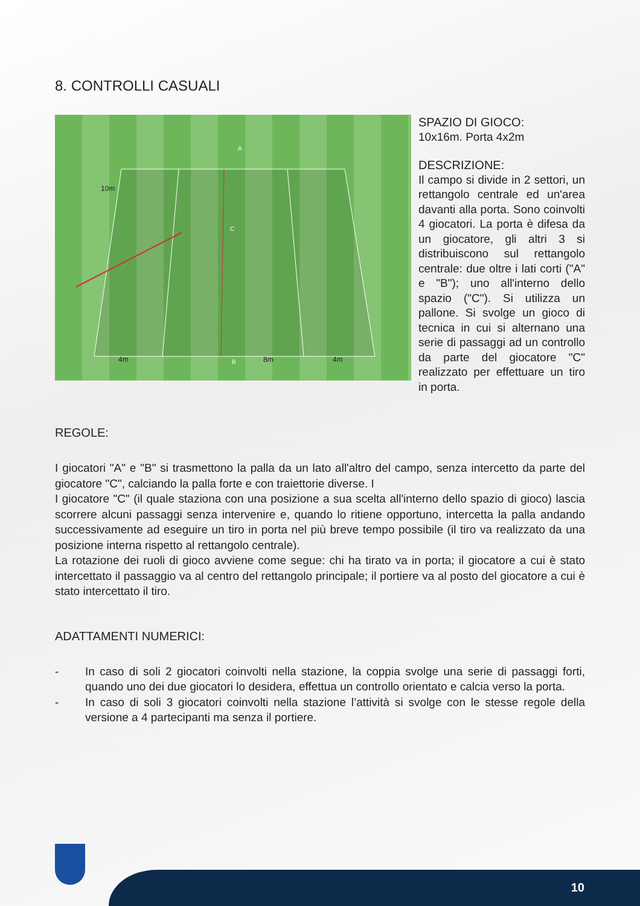8. CONTROLLI CASUALI
10m
4m 8m 4m
A
B
C
SPAZIO DI GIOCO:
10x16m. Porta 4x2m
DESCRIZIONE:
Il campo si divide in 2 settori, un rettangolo centrale ed un'area davanti alla porta. Sono coinvolti 4 giocatori. La porta è difesa da un giocatore, gli altri 3 si distribuiscono sul rettangolo centrale: due oltre i lati corti ("A" e "B"); uno all'interno dello spazio ("C"). Si utilizza un pallone. Si svolge un gioco di tecnica in cui si alternano una serie di passaggi ad un controllo da parte del giocatore "C" realizzato per effettuare un tiro in porta.
REGOLE:
I giocatori "A" e "B" si trasmettono la palla da un lato all'altro del campo, senza intercetto da parte del giocatore "C", calciando la palla forte e con traiettorie diverse. I
I giocatore "C" (il quale staziona con una posizione a sua scelta all'interno dello spazio di gioco) lascia scorrere alcuni passaggi senza intervenire e, quando lo ritiene opportuno, intercetta la palla andando successivamente ad eseguire un tiro in porta nel più breve tempo possibile (il tiro va realizzato da una posizione interna rispetto al rettangolo centrale).
La rotazione dei ruoli di gioco avviene come segue: chi ha tirato va in porta; il giocatore a cui è stato intercettato il passaggio va al centro del rettangolo principale; il portiere va al posto del giocatore a cui è stato intercettato il tiro.
ADATTAMENTI NUMERICI:
- In caso di soli 2 giocatori coinvolti nella stazione, la coppia svolge una serie di passaggi forti, quando uno dei due giocatori lo desidera, effettua un controllo orientato e calcia verso la porta.
- In caso di soli 3 giocatori coinvolti nella stazione l’attività si svolge con le stesse regole della versione a 4 partecipanti ma senza il portiere.
10